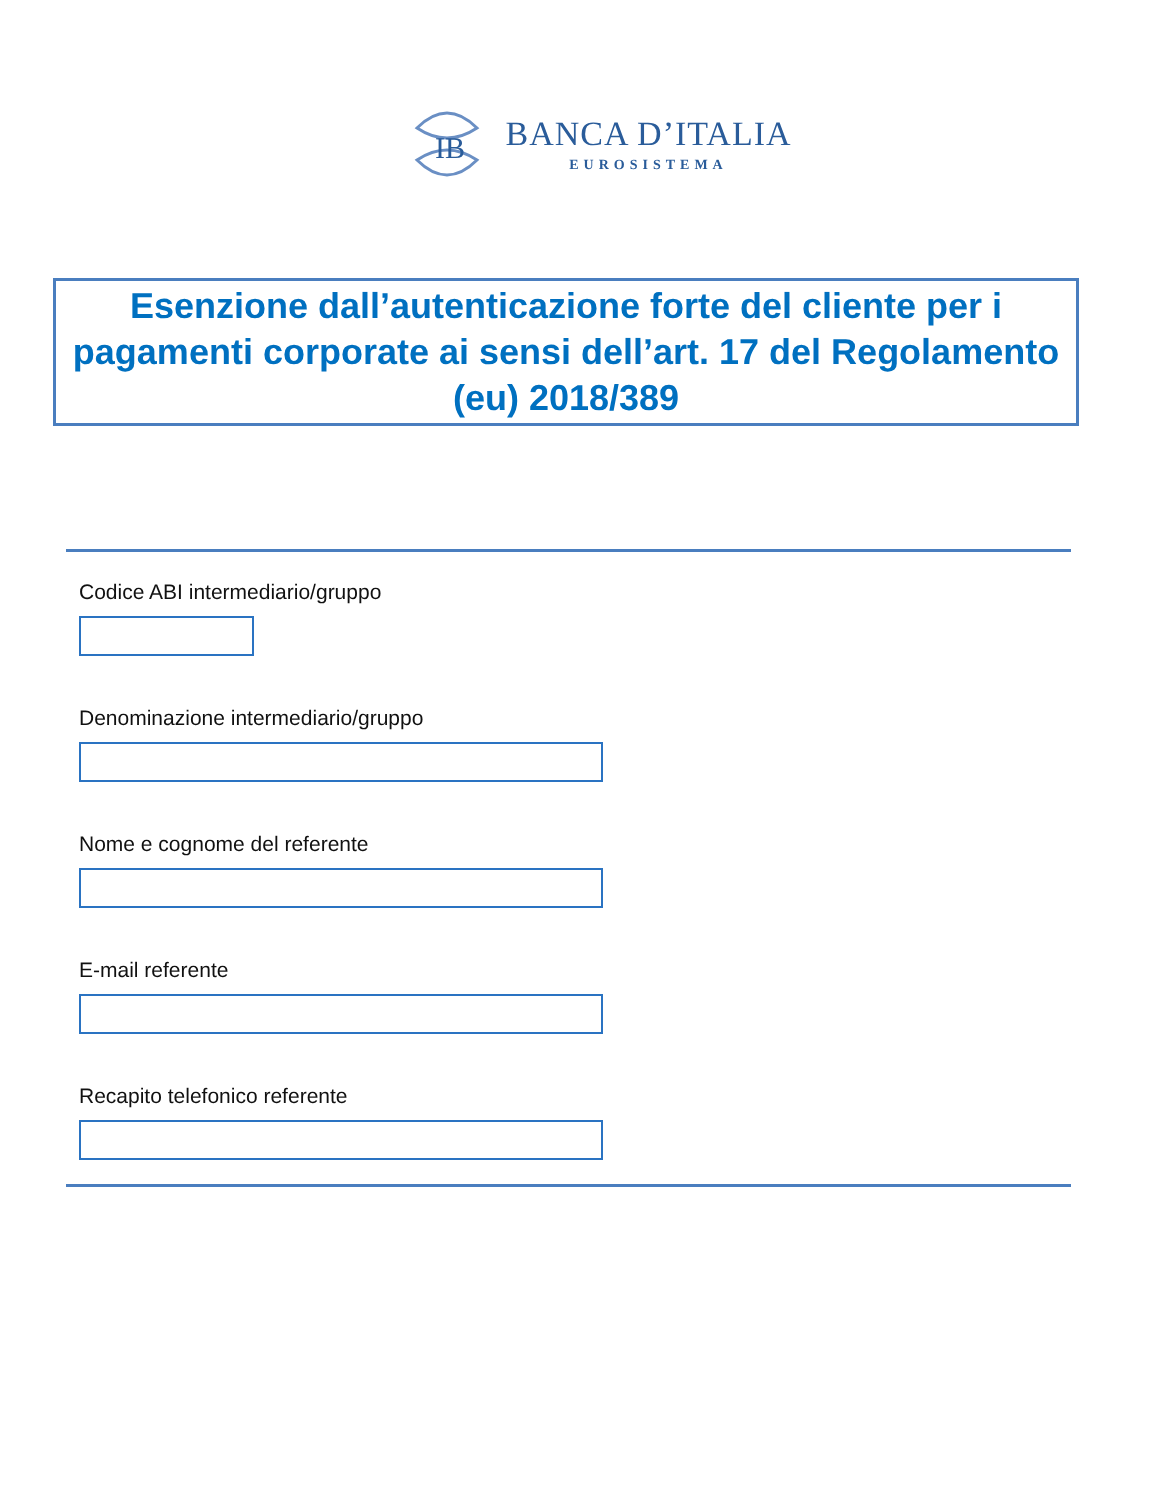IB
BANCA D’ITALIA
EUROSISTEMA
Esenzione dall’autenticazione forte del cliente per i pagamenti corporate ai sensi dell’art. 17 del Regolamento (eu) 2018/389
Codice ABI intermediario/gruppo
Denominazione intermediario/gruppo
Nome e cognome del referente
E-mail referente
Recapito telefonico referente